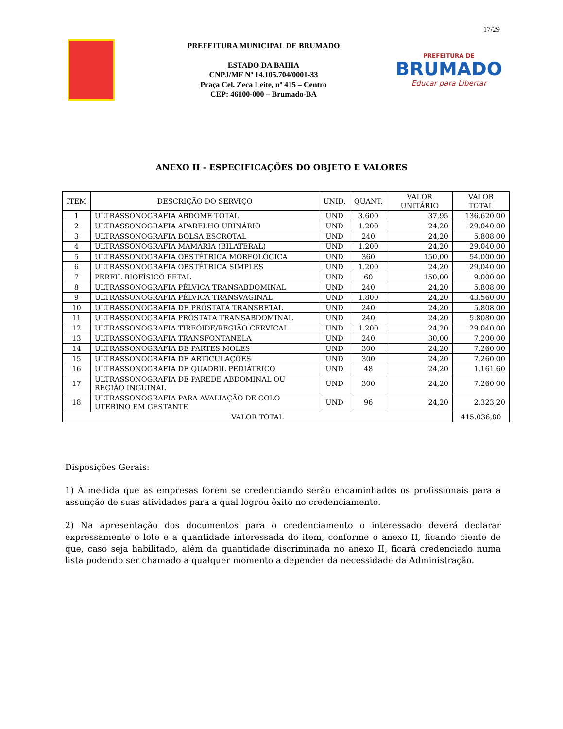17/29
PREFEITURA MUNICIPAL DE BRUMADO
ESTADO DA BAHIA
CNPJ/MF Nº 14.105.704/0001-33
Praça Cel. Zeca Leite, nº 415 – Centro
CEP: 46100-000 – Brumado-BA
PREFEITURA DE
BRUMADO
Educar para Libertar
ANEXO II - ESPECIFICAÇÕES DO OBJETO E VALORES
| ITEM | DESCRIÇÃO DO SERVIÇO | UNID. | QUANT. | VALOR UNITÁRIO | VALOR TOTAL |
| --- | --- | --- | --- | --- | --- |
| 1 | ULTRASSONOGRAFIA ABDOME TOTAL | UND | 3.600 | 37,95 | 136.620,00 |
| 2 | ULTRASSONOGRAFIA APARELHO URINÁRIO | UND | 1.200 | 24,20 | 29.040,00 |
| 3 | ULTRASSONOGRAFIA BOLSA ESCROTAL | UND | 240 | 24,20 | 5.808,00 |
| 4 | ULTRASSONOGRAFIA MAMÁRIA (BILATERAL) | UND | 1.200 | 24,20 | 29.040,00 |
| 5 | ULTRASSONOGRAFIA OBSTÉTRICA MORFOLÓGICA | UND | 360 | 150,00 | 54.000,00 |
| 6 | ULTRASSONOGRAFIA OBSTÉTRICA SIMPLES | UND | 1.200 | 24,20 | 29.040,00 |
| 7 | PERFIL BIOFÍSICO FETAL | UND | 60 | 150,00 | 9.000,00 |
| 8 | ULTRASSONOGRAFIA PÉLVICA TRANSABDOMINAL | UND | 240 | 24,20 | 5.808,00 |
| 9 | ULTRASSONOGRAFIA PÉLVICA TRANSVAGINAL | UND | 1.800 | 24,20 | 43.560,00 |
| 10 | ULTRASSONOGRAFIA DE PRÓSTATA TRANSRETAL | UND | 240 | 24,20 | 5.808,00 |
| 11 | ULTRASSONOGRAFIA PRÓSTATA TRANSABDOMINAL | UND | 240 | 24,20 | 5.8080,00 |
| 12 | ULTRASSONOGRAFIA TIREÓIDE/REGIÃO CERVICAL | UND | 1.200 | 24,20 | 29.040,00 |
| 13 | ULTRASSONOGRAFIA TRANSFONTANELA | UND | 240 | 30,00 | 7.200,00 |
| 14 | ULTRASSONOGRAFIA DE PARTES MOLES | UND | 300 | 24,20 | 7.260,00 |
| 15 | ULTRASSONOGRAFIA DE ARTICULAÇÕES | UND | 300 | 24,20 | 7.260,00 |
| 16 | ULTRASSONOGRAFIA DE QUADRIL PEDIÁTRICO | UND | 48 | 24,20 | 1.161,60 |
| 17 | ULTRASSONOGRAFIA DE PAREDE ABDOMINAL OU REGIÃO INGUINAL | UND | 300 | 24,20 | 7.260,00 |
| 18 | ULTRASSONOGRAFIA PARA AVALIAÇÃO DE COLO UTERINO EM GESTANTE | UND | 96 | 24,20 | 2.323,20 |
| VALOR TOTAL | | | | | 415.036,80 |
Disposições Gerais:
1) À medida que as empresas forem se credenciando serão encaminhados os profissionais para a assunção de suas atividades para a qual logrou êxito no credenciamento.
2) Na apresentação dos documentos para o credenciamento o interessado deverá declarar expressamente o lote e a quantidade interessada do item, conforme o anexo II, ficando ciente de que, caso seja habilitado, além da quantidade discriminada no anexo II, ficará credenciado numa lista podendo ser chamado a qualquer momento a depender da necessidade da Administração.